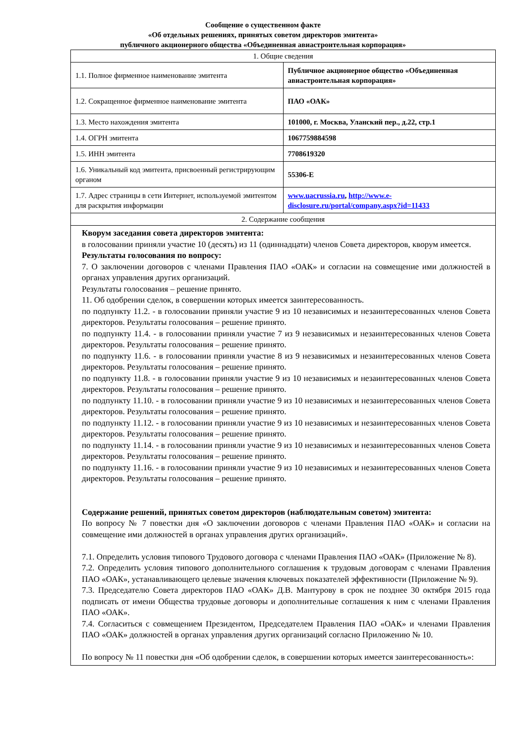Сообщение о существенном факте
«Об отдельных решениях, принятых советом директоров эмитента»
публичного акционерного общества «Объединенная авиастроительная корпорация»
| 1. Общие сведения | |
| 1.1. Полное фирменное наименование эмитента | Публичное акционерное общество «Объединенная авиастроительная корпорация» |
| 1.2. Сокращенное фирменное наименование эмитента | ПАО «ОАК» |
| 1.3. Место нахождения эмитента | 101000, г. Москва, Уланский пер., д.22, стр.1 |
| 1.4. ОГРН эмитента | 1067759884598 |
| 1.5. ИНН эмитента | 7708619320 |
| 1.6. Уникальный код эмитента, присвоенный регистрирующим органом | 55306-E |
| 1.7. Адрес страницы в сети Интернет, используемой эмитентом для раскрытия информации | www.uacrussia.ru , http://www.e-disclosure.ru/portal/company.aspx?id=11433 |
| 2. Содержание сообщения | |
| Кворум заседания совета директоров эмитента: в голосовании приняли участие 10 (десять) из 11 (одиннадцати) членов Совета директоров, кворум имеется. Результаты голосования по вопросу: 7. О заключении договоров с членами Правления ПАО «ОАК» и согласии на совмещение ими должностей в органах управления других организаций. Результаты голосования – решение принято. 11. Об одобрении сделок, в совершении которых имеется заинтересованность. по подпункту 11.2. - в голосовании приняли участие 9 из 10 независимых и незаинтересованных членов Совета директоров. Результаты голосования – решение принято. по подпункту 11.4. - в голосовании приняли участие 7 из 9 независимых и незаинтересованных членов Совета директоров. Результаты голосования – решение принято. по подпункту 11.6. - в голосовании приняли участие 8 из 9 независимых и незаинтересованных членов Совета директоров. Результаты голосования – решение принято. по подпункту 11.8. - в голосовании приняли участие 9 из 10 независимых и незаинтересованных членов Совета директоров. Результаты голосования – решение принято. по подпункту 11.10. - в голосовании приняли участие 9 из 10 независимых и незаинтересованных членов Совета директоров. Результаты голосования – решение принято. по подпункту 11.12. - в голосовании приняли участие 9 из 10 независимых и незаинтересованных членов Совета директоров. Результаты голосования – решение принято. по подпункту 11.14. - в голосовании приняли участие 9 из 10 независимых и незаинтересованных членов Совета директоров. Результаты голосования – решение принято. по подпункту 11.16. - в голосовании приняли участие 9 из 10 независимых и незаинтересованных членов Совета директоров. Результаты голосования – решение принято. Содержание решений, принятых советом директоров (наблюдательным советом) эмитента: По вопросу № 7 повестки дня «О заключении договоров с членами Правления ПАО «ОАК» и согласии на совмещение ими должностей в органах управления других организаций». 7.1. Определить условия типового Трудового договора с членами Правления ПАО «ОАК» (Приложение № 8). 7.2. Определить условия типового дополнительного соглашения к трудовым договорам с членами Правления ПАО «ОАК», устанавливающего целевые значения ключевых показателей эффективности (Приложение № 9). 7.3. Председателю Совета директоров ПАО «ОАК» Д.В. Мантурову в срок не позднее 30 октября 2015 года подписать от имени Общества трудовые договоры и дополнительные соглашения к ним с членами Правления ПАО «ОАК». 7.4. Согласиться с совмещением Президентом, Председателем Правления ПАО «ОАК» и членами Правления ПАО «ОАК» должностей в органах управления других организаций согласно Приложению № 10. По вопросу № 11 повестки дня «Об одобрении сделок, в совершении которых имеется заинтересованность»: | |